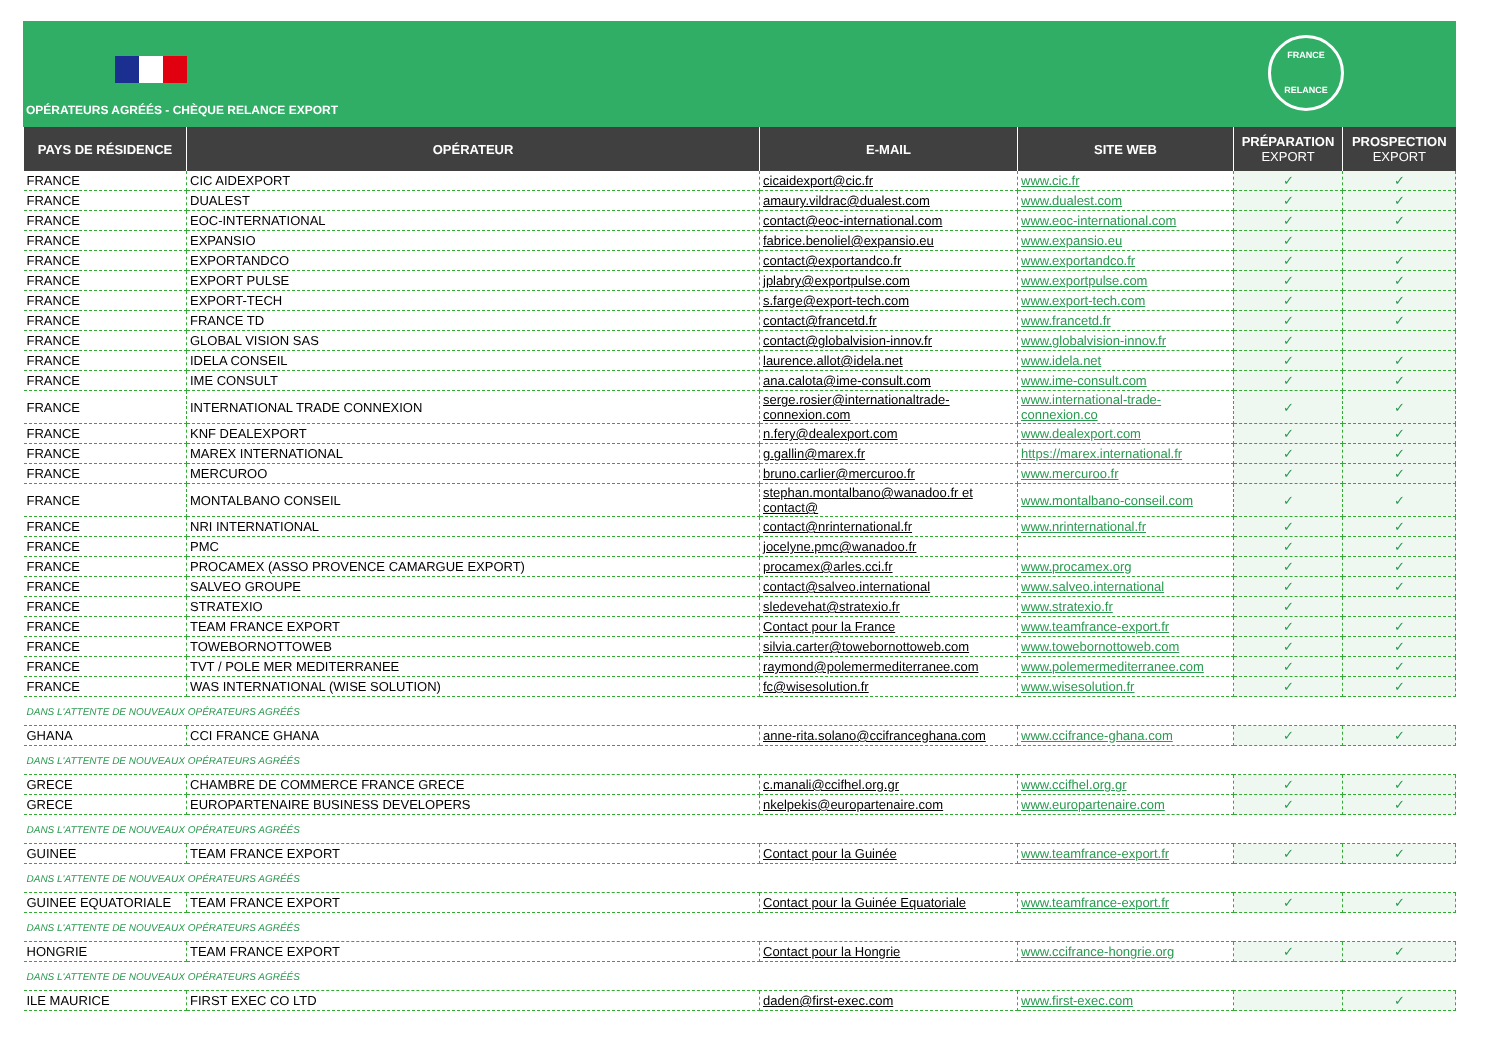FRANCE
RELANCE
OPÉRATEURS AGRÉÉS - CHÈQUE RELANCE EXPORT
| PAYS DE RÉSIDENCE | OPÉRATEUR | E-MAIL | SITE WEB | PRÉPARATION EXPORT | PROSPECTION EXPORT |
| --- | --- | --- | --- | --- | --- |
| FRANCE | CIC AIDEXPORT | cicaidexport@cic.fr | www.cic.fr | ✓ | ✓ |
| FRANCE | DUALEST | amaury.vildrac@dualest.com | www.dualest.com | ✓ | ✓ |
| FRANCE | EOC-INTERNATIONAL | contact@eoc-international.com | www.eoc-international.com | ✓ | ✓ |
| FRANCE | EXPANSIO | fabrice.benoliel@expansio.eu | www.expansio.eu | ✓ | |
| FRANCE | EXPORTANDCO | contact@exportandco.fr | www.exportandco.fr | ✓ | ✓ |
| FRANCE | EXPORT PULSE | jplabry@exportpulse.com | www.exportpulse.com | ✓ | ✓ |
| FRANCE | EXPORT-TECH | s.farge@export-tech.com | www.export-tech.com | ✓ | ✓ |
| FRANCE | FRANCE TD | contact@francetd.fr | www.francetd.fr | ✓ | ✓ |
| FRANCE | GLOBAL VISION SAS | contact@globalvision-innov.fr | www.globalvision-innov.fr | ✓ | |
| FRANCE | IDELA CONSEIL | laurence.allot@idela.net | www.idela.net | ✓ | ✓ |
| FRANCE | IME CONSULT | ana.calota@ime-consult.com | www.ime-consult.com | ✓ | ✓ |
| FRANCE | INTERNATIONAL TRADE CONNEXION | serge.rosier@internationaltrade-connexion.com | www.international-trade-connexion.co | ✓ | ✓ |
| FRANCE | KNF DEALEXPORT | n.fery@dealexport.com | www.dealexport.com | ✓ | ✓ |
| FRANCE | MAREX INTERNATIONAL | g.gallin@marex.fr | https://marex.international.fr | ✓ | ✓ |
| FRANCE | MERCUROO | bruno.carlier@mercuroo.fr | www.mercuroo.fr | ✓ | ✓ |
| FRANCE | MONTALBANO CONSEIL | stephan.montalbano@wanadoo.fr et contact@ | www.montalbano-conseil.com | ✓ | ✓ |
| FRANCE | NRI INTERNATIONAL | contact@nrinternational.fr | www.nrinternational.fr | ✓ | ✓ |
| FRANCE | PMC | jocelyne.pmc@wanadoo.fr | | ✓ | ✓ |
| FRANCE | PROCAMEX (ASSO PROVENCE CAMARGUE EXPORT) | procamex@arles.cci.fr | www.procamex.org | ✓ | ✓ |
| FRANCE | SALVEO GROUPE | contact@salveo.international | www.salveo.international | ✓ | ✓ |
| FRANCE | STRATEXIO | sledevehat@stratexio.fr | www.stratexio.fr | ✓ | |
| FRANCE | TEAM FRANCE EXPORT | Contact pour la France | www.teamfrance-export.fr | ✓ | ✓ |
| FRANCE | TOWEBORNOTTOWEB | silvia.carter@towebornottoweb.com | www.towebornottoweb.com | ✓ | ✓ |
| FRANCE | TVT / POLE MER MEDITERRANEE | raymond@polemermediterranee.com | www.polemermediterranee.com | ✓ | ✓ |
| FRANCE | WAS INTERNATIONAL (WISE SOLUTION) | fc@wisesolution.fr | www.wisesolution.fr | ✓ | ✓ |
| DANS L'ATTENTE DE NOUVEAUX OPÉRATEURS AGRÉÉS | | | | | |
| GHANA | CCI FRANCE GHANA | anne-rita.solano@ccifranceghana.com | www.ccifrance-ghana.com | ✓ | ✓ |
| DANS L'ATTENTE DE NOUVEAUX OPÉRATEURS AGRÉÉS | | | | | |
| GRECE | CHAMBRE DE COMMERCE FRANCE GRECE | c.manali@ccifhel.org.gr | www.ccifhel.org.gr | ✓ | ✓ |
| GRECE | EUROPARTENAIRE BUSINESS DEVELOPERS | nkelpekis@europartenaire.com | www.europartenaire.com | ✓ | ✓ |
| DANS L'ATTENTE DE NOUVEAUX OPÉRATEURS AGRÉÉS | | | | | |
| GUINEE | TEAM FRANCE EXPORT | Contact pour la Guinée | www.teamfrance-export.fr | ✓ | ✓ |
| DANS L'ATTENTE DE NOUVEAUX OPÉRATEURS AGRÉÉS | | | | | |
| GUINEE EQUATORIALE | TEAM FRANCE EXPORT | Contact pour la Guinée Equatoriale | www.teamfrance-export.fr | ✓ | ✓ |
| DANS L'ATTENTE DE NOUVEAUX OPÉRATEURS AGRÉÉS | | | | | |
| HONGRIE | TEAM FRANCE EXPORT | Contact pour la Hongrie | www.ccifrance-hongrie.org | ✓ | ✓ |
| DANS L'ATTENTE DE NOUVEAUX OPÉRATEURS AGRÉÉS | | | | | |
| ILE MAURICE | FIRST EXEC CO LTD | daden@first-exec.com | www.first-exec.com | | ✓ |